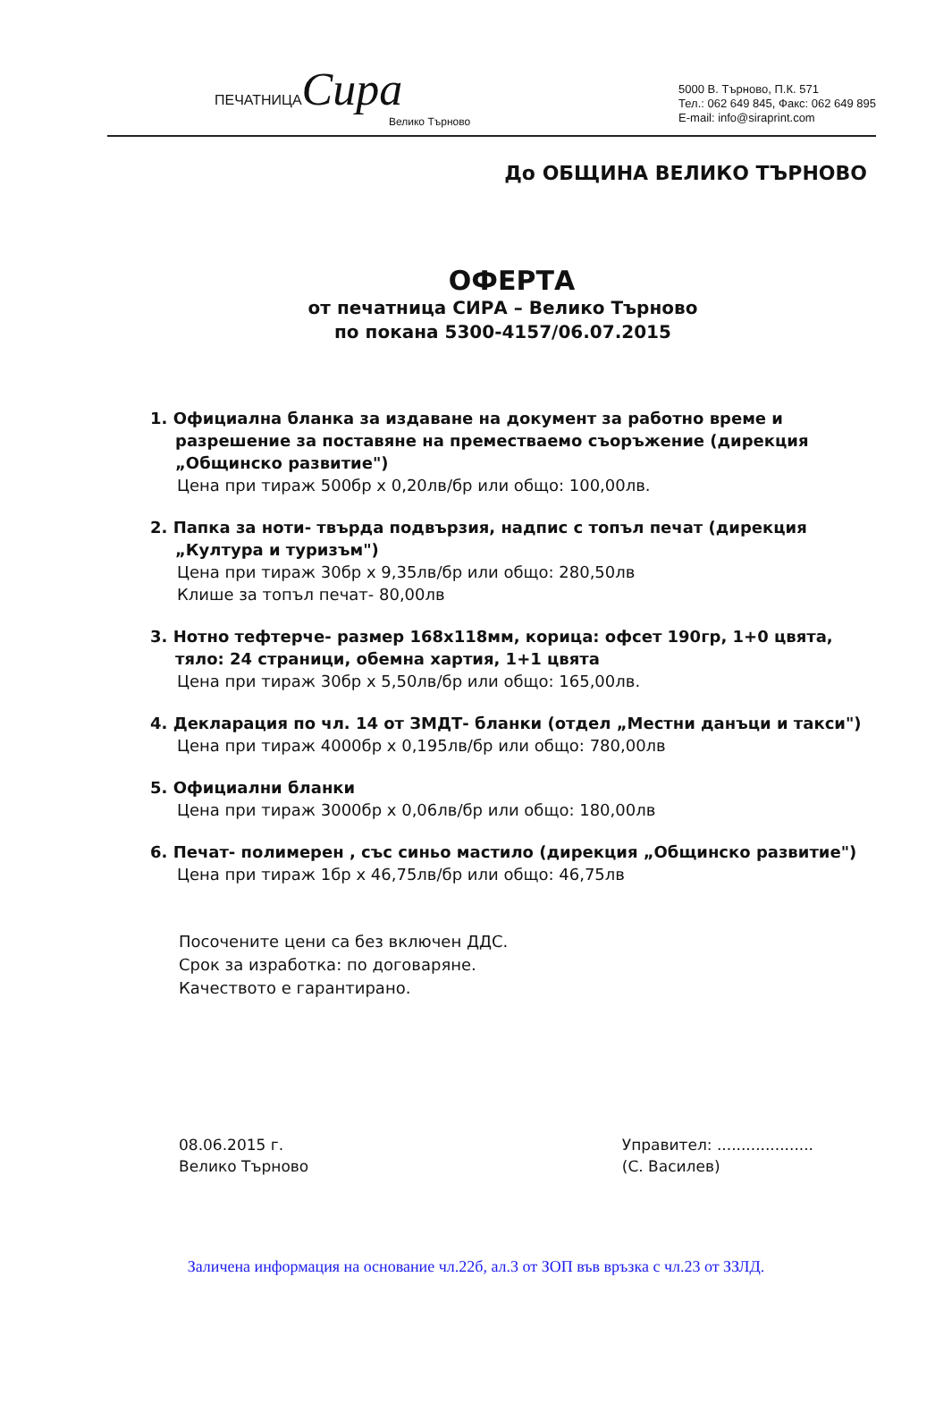ПЕЧАТНИЦАСира
Велико Търново
5000 В. Търново, П.К. 571
Тел.: 062 649 845, Факс: 062 649 895
E-mail: info@siraprint.com
До ОБЩИНА ВЕЛИКО ТЪРНОВО
ОФЕРТА
от печатница СИРА – Велико Търново
по покана 5300-4157/06.07.2015
1. Официална бланка за издаване на документ за работно време и разрешение за поставяне на преместваемо съоръжение (дирекция „Общинско развитие")
Цена при тираж 500бр х 0,20лв/бр или общо: 100,00лв.
2. Папка за ноти- твърда подвързия, надпис с топъл печат (дирекция „Култура и туризъм")
Цена при тираж 30бр х 9,35лв/бр или общо: 280,50лв
Клише за топъл печат- 80,00лв
3. Нотно тефтерче- размер 168х118мм, корица: офсет 190гр, 1+0 цвята, тяло: 24 страници, обемна хартия, 1+1 цвята
Цена при тираж 30бр х 5,50лв/бр или общо: 165,00лв.
4. Декларация по чл. 14 от ЗМДТ- бланки (отдел „Местни данъци и такси")
Цена при тираж 4000бр х 0,195лв/бр или общо: 780,00лв
5. Официални бланки
Цена при тираж 3000бр х 0,06лв/бр или общо: 180,00лв
6. Печат- полимерен , със синьо мастило (дирекция „Общинско развитие")
Цена при тираж 1бр х 46,75лв/бр или общо: 46,75лв
Посочените цени са без включен ДДС.
Срок за изработка: по договаряне.
Качеството е гарантирано.
08.06.2015 г.
Велико Търново
Управител: ....................
(С. Василев)
Заличена информация на основание чл.22б, ал.3 от ЗОП във връзка с чл.23 от ЗЗЛД.